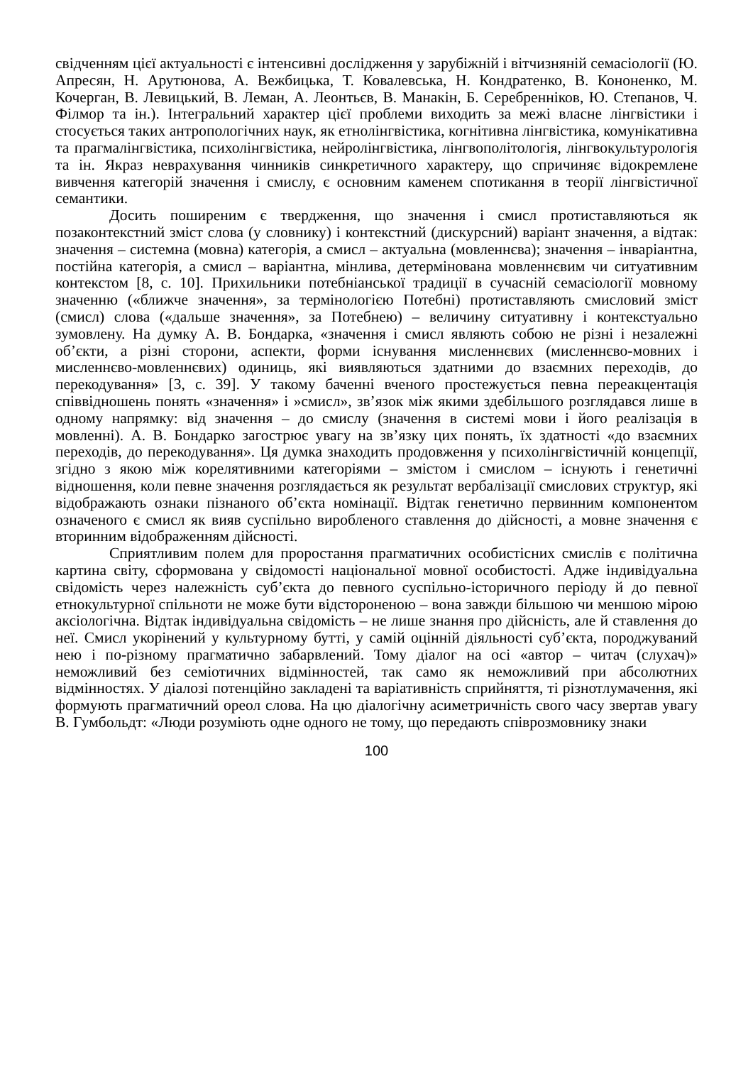свідченням цієї актуальності є інтенсивні дослідження у зарубіжній і вітчизняній семасіології (Ю. Апресян, Н. Арутюнова, А. Вежбицька, Т. Ковалевська, Н. Кондратенко, В. Кононенко, М. Кочерган, В. Левицький, В. Леман, А. Леонтьєв, В. Манакін, Б. Серебренніков, Ю. Степанов, Ч. Філмор та ін.). Інтегральний характер цієї проблеми виходить за межі власне лінгвістики і стосується таких антропологічних наук, як етнолінгвістика, когнітивна лінгвістика, комунікативна та прагмалінгвістика, психолінгвістика, нейролінгвістика, лінгвополітологія, лінгвокультурологія та ін. Якраз неврахування чинників синкретичного характеру, що спричиняє відокремлене вивчення категорій значення і смислу, є основним каменем спотикання в теорії лінгвістичної семантики.
Досить поширеним є твердження, що значення і смисл протиставляються як позаконтекстний зміст слова (у словнику) і контекстний (дискурсний) варіант значення, а відтак: значення – системна (мовна) категорія, а смисл – актуальна (мовленнєва); значення – інваріантна, постійна категорія, а смисл – варіантна, мінлива, детермінована мовленнєвим чи ситуативним контекстом [8, с. 10]. Прихильники потебніанської традиції в сучасній семасіології мовному значенню («ближче значення», за термінологією Потебні) протиставляють смисловий зміст (смисл) слова («дальше значення», за Потебнею) – величину ситуативну і контекстуально зумовлену. На думку А. В. Бондарка, «значення і смисл являють собою не різні і незалежні об’єкти, а різні сторони, аспекти, форми існування мисленнєвих (мисленнєво-мовних і мисленнєво-мовленнєвих) одиниць, які виявляються здатними до взаємних переходів, до перекодування» [3, с. 39]. У такому баченні вченого простежується певна переакцентація співвідношень понять «значення» і »смисл», зв’язок між якими здебільшого розглядався лише в одному напрямку: від значення – до смислу (значення в системі мови і його реалізація в мовленні). А. В. Бондарко загострює увагу на зв’язку цих понять, їх здатності «до взаємних переходів, до перекодування». Ця думка знаходить продовження у психолінгвістичній концепції, згідно з якою між корелятивними категоріями – змістом і смислом – існують і генетичні відношення, коли певне значення розглядається як результат вербалізації смислових структур, які відображають ознаки пізнаного об’єкта номінації. Відтак генетично первинним компонентом означеного є смисл як вияв суспільно виробленого ставлення до дійсності, а мовне значення є вторинним відображенням дійсності.
Сприятливим полем для проростання прагматичних особистісних смислів є політична картина світу, сформована у свідомості національної мовної особистості. Адже індивідуальна свідомість через належність суб’єкта до певного суспільно-історичного періоду й до певної етнокультурної спільноти не може бути відстороненою – вона завжди більшою чи меншою мірою аксіологічна. Відтак індивідуальна свідомість – не лише знання про дійсність, але й ставлення до неї. Смисл укорінений у культурному бутті, у самій оцінній діяльності суб’єкта, породжуваний нею і по-різному прагматично забарвлений. Тому діалог на осі «автор – читач (слухач)» неможливий без семіотичних відмінностей, так само як неможливий при абсолютних відмінностях. У діалозі потенційно закладені та варіативність сприйняття, ті різнотлумачення, які формують прагматичний ореол слова. На цю діалогічну асиметричність свого часу звертав увагу В. Гумбольдт: «Люди розуміють одне одного не тому, що передають співрозмовнику знаки
100